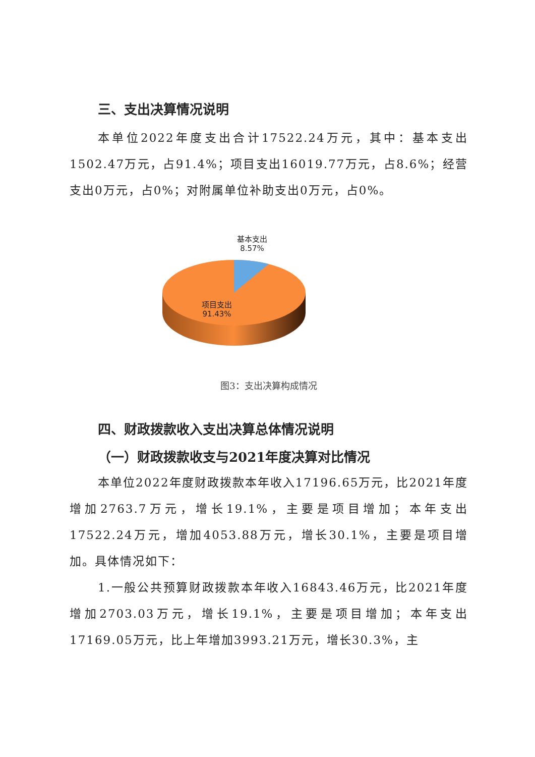三、支出决算情况说明
本单位2022年度支出合计17522.24万元，其中：基本支出1502.47万元，占91.4%；项目支出16019.77万元，占8.6%；经营支出0万元，占0%；对附属单位补助支出0万元，占0%。
基本支出
8.57%
项目支出
91.43%
图3：支出决算构成情况
四、财政拨款收入支出决算总体情况说明
（一）财政拨款收支与2021年度决算对比情况
本单位2022年度财政拨款本年收入17196.65万元，比2021年度增加2763.7万元，增长19.1%，主要是项目增加；本年支出17522.24万元，增加4053.88万元，增长30.1%，主要是项目增加。具体情况如下：
1.一般公共预算财政拨款本年收入16843.46万元，比2021年度增加2703.03万元，增长19.1%，主要是项目增加；本年支出17169.05万元，比上年增加3993.21万元，增长30.3%，主